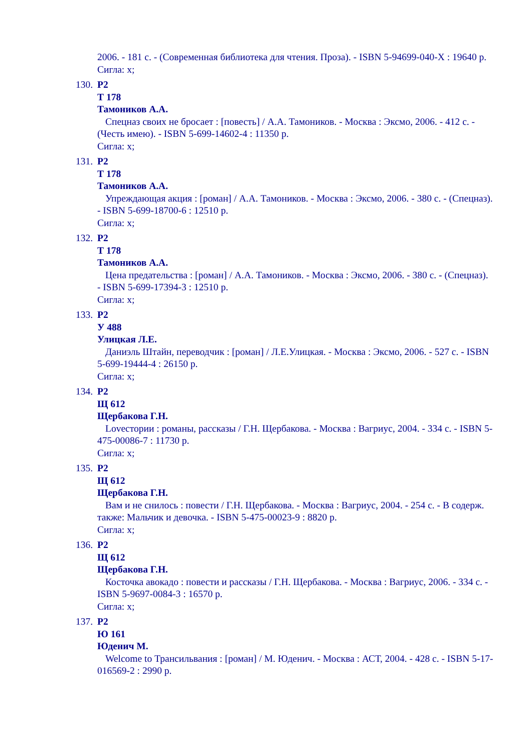2006. - 181 с. - (Современная библиотека для чтения. Проза). - ISBN 5-94699-040-X : 19640 р.
Сигла: х;
130. Р2
Т 178
Тамоников А.А.
Спецназ своих не бросает : [повесть] / А.А. Тамоников. - Москва : Эксмо, 2006. - 412 с. - (Честь имею). - ISBN 5-699-14602-4 : 11350 р.
Сигла: х;
131. Р2
Т 178
Тамоников А.А.
Упреждающая акция : [роман] / А.А. Тамоников. - Москва : Эксмо, 2006. - 380 с. - (Спецназ). - ISBN 5-699-18700-6 : 12510 р.
Сигла: х;
132. Р2
Т 178
Тамоников А.А.
Цена предательства : [роман] / А.А. Тамоников. - Москва : Эксмо, 2006. - 380 с. - (Спецназ). - ISBN 5-699-17394-3 : 12510 р.
Сигла: х;
133. Р2
У 488
Улицкая Л.Е.
Даниэль Штайн, переводчик : [роман] / Л.Е.Улицкая. - Москва : Эксмо, 2006. - 527 с. - ISBN 5-699-19444-4 : 26150 р.
Сигла: х;
134. Р2
Щ 612
Щербакова Г.Н.
Lovеcтории : романы, рассказы / Г.Н. Щербакова. - Москва : Вагриус, 2004. - 334 с. - ISBN 5-475-00086-7 : 11730 р.
Сигла: х;
135. Р2
Щ 612
Щербакова Г.Н.
Вам и не снилось : повести / Г.Н. Щербакова. - Москва : Вагриус, 2004. - 254 с. - В содерж. также: Мальчик и девочка. - ISBN 5-475-00023-9 : 8820 р.
Сигла: х;
136. Р2
Щ 612
Щербакова Г.Н.
Косточка авокадо : повести и рассказы / Г.Н. Щербакова. - Москва : Вагриус, 2006. - 334 с. - ISBN 5-9697-0084-3 : 16570 р.
Сигла: х;
137. Р2
Ю 161
Юденич М.
Welcome to Трансильвания : [роман] / М. Юденич. - Москва : АСТ, 2004. - 428 с. - ISBN 5-17-016569-2 : 2990 р.